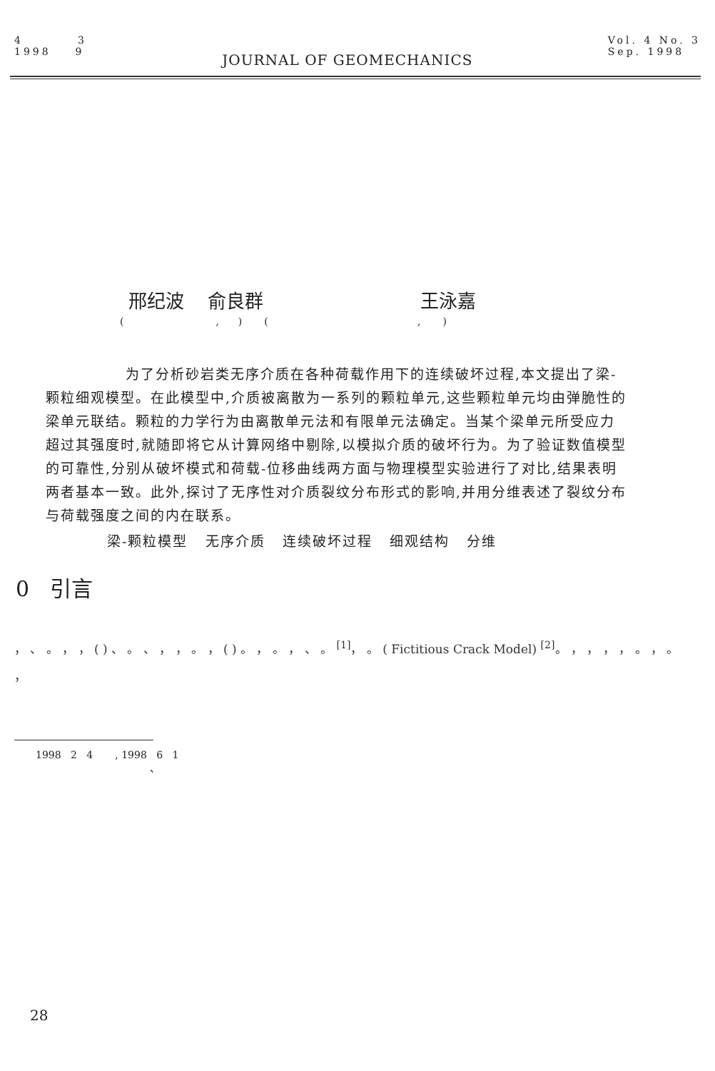4 3
1998 9
JOURNAL OF GEOMECHANICS
Vol. 4 No. 3
Sep. 1998
邢纪波 俞良群 王泳嘉
( , ) ( , )
为了分析砂岩类无序介质在各种荷载作用下的连续破坏过程,本文提出了梁-颗粒细观模型。在此模型中,介质被离散为一系列的颗粒单元,这些颗粒单元均由弹脆性的梁单元联结。颗粒的力学行为由离散单元法和有限单元法确定。当某个梁单元所受应力超过其强度时,就随即将它从计算网络中剔除,以模拟介质的破坏行为。为了验证数值模型的可靠性,分别从破坏模式和荷载-位移曲线两方面与物理模型实验进行了对比,结果表明两者基本一致。此外,探讨了无序性对介质裂纹分布形式的影响,并用分维表述了裂纹分布与荷载强度之间的内在联系。
梁-颗粒模型 无序介质 连续破坏过程 细观结构 分维
0 引言
， 、 。 ， ， ( ) 、 。 、 ， ， 。 ， ( ) 。 ， 。 ， 、 。 <sup>[1]</sup>， 。 ( Fictitious Crack Model) <sup>[2]</sup>。 ， ， ， ， 。 ， 。 ，
1998 2 4 , 1998 6 1
、
28